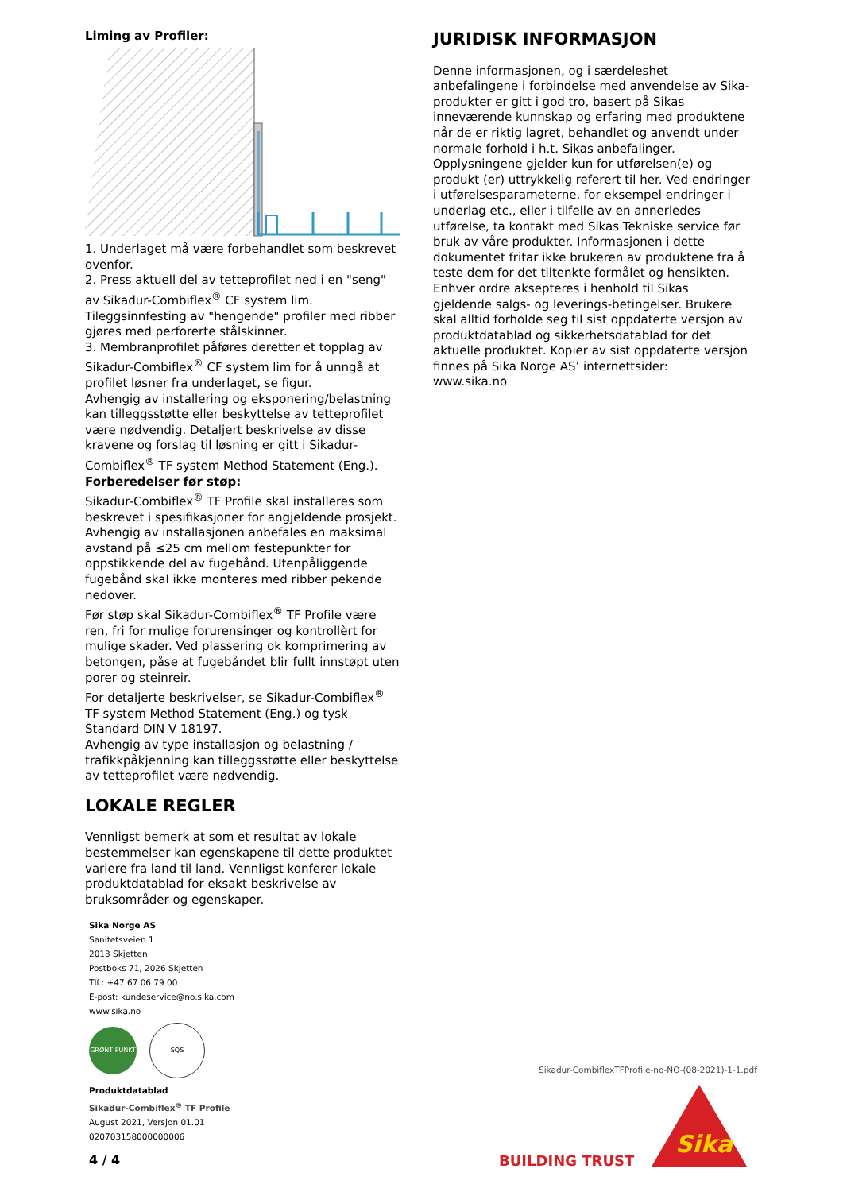Liming av Profiler:
1. Underlaget må være forbehandlet som beskrevet ovenfor.
2. Press aktuell del av tetteprofilet ned i en "seng" av Sikadur-Combiflex<sup>®</sup> CF system lim. Tileggsinnfesting av "hengende" profiler med ribber gjøres med perforerte stålskinner.
3. Membranprofilet påføres deretter et topplag av Sikadur-Combiflex<sup>®</sup> CF system lim for å unngå at profilet løsner fra underlaget, se figur.
Avhengig av installering og eksponering/belastning kan tilleggsstøtte eller beskyttelse av tetteprofilet være nødvendig. Detaljert beskrivelse av disse kravene og forslag til løsning er gitt i Sikadur-Combiflex<sup>®</sup> TF system Method Statement (Eng.).
Forberedelser før støp:
Sikadur-Combiflex<sup>®</sup> TF Profile skal installeres som beskrevet i spesifikasjoner for angjeldende prosjekt. Avhengig av installasjonen anbefales en maksimal avstand på ≤25 cm mellom festepunkter for oppstikkende del av fugebånd. Utenpåliggende fugebånd skal ikke monteres med ribber pekende nedover.
Før støp skal Sikadur-Combiflex<sup>®</sup> TF Profile være ren, fri for mulige forurensinger og kontrollèrt for mulige skader. Ved plassering ok komprimering av betongen, påse at fugebåndet blir fullt innstøpt uten porer og steinreir.
For detaljerte beskrivelser, se Sikadur-Combiflex<sup>®</sup> TF system Method Statement (Eng.) og tysk Standard DIN V 18197.
Avhengig av type installasjon og belastning / trafikkpåkjenning kan tilleggsstøtte eller beskyttelse av tetteprofilet være nødvendig.
LOKALE REGLER
Vennligst bemerk at som et resultat av lokale bestemmelser kan egenskapene til dette produktet variere fra land til land. Vennligst konferer lokale produktdatablad for eksakt beskrivelse av bruksområder og egenskaper.
JURIDISK INFORMASJON
Denne informasjonen, og i særdeleshet anbefalingene i forbindelse med anvendelse av Sika-produkter er gitt i god tro, basert på Sikas inneværende kunnskap og erfaring med produktene når de er riktig lagret, behandlet og anvendt under normale forhold i h.t. Sikas anbefalinger. Opplysningene gjelder kun for utførelsen(e) og produkt (er) uttrykkelig referert til her. Ved endringer i utførelsesparameterne, for eksempel endringer i underlag etc., eller i tilfelle av en annerledes utførelse, ta kontakt med Sikas Tekniske service før bruk av våre produkter. Informasjonen i dette dokumentet fritar ikke brukeren av produktene fra å teste dem for det tiltenkte formålet og hensikten. Enhver ordre aksepteres i henhold til Sikas gjeldende salgs- og leverings-betingelser. Brukere skal alltid forholde seg til sist oppdaterte versjon av produktdatablad og sikkerhetsdatablad for det aktuelle produktet. Kopier av sist oppdaterte versjon finnes på Sika Norge AS’ internettsider:
www.sika.no
Sika Norge AS
Sanitetsveien 1
2013 Skjetten
Postboks 71, 2026 Skjetten
Tlf.: +47 67 06 79 00
E-post: kundeservice@no.sika.com
www.sika.no
GRØNT PUNKT
SQS
Produktdatablad
Sikadur-Combiflex<sup>®</sup> TF Profile
August 2021, Versjon 01.01
020703158000000006
Sikadur-CombiflexTFProfile-no-NO-(08-2021)-1-1.pdf
4 / 4 BUILDING TRUST
Sika